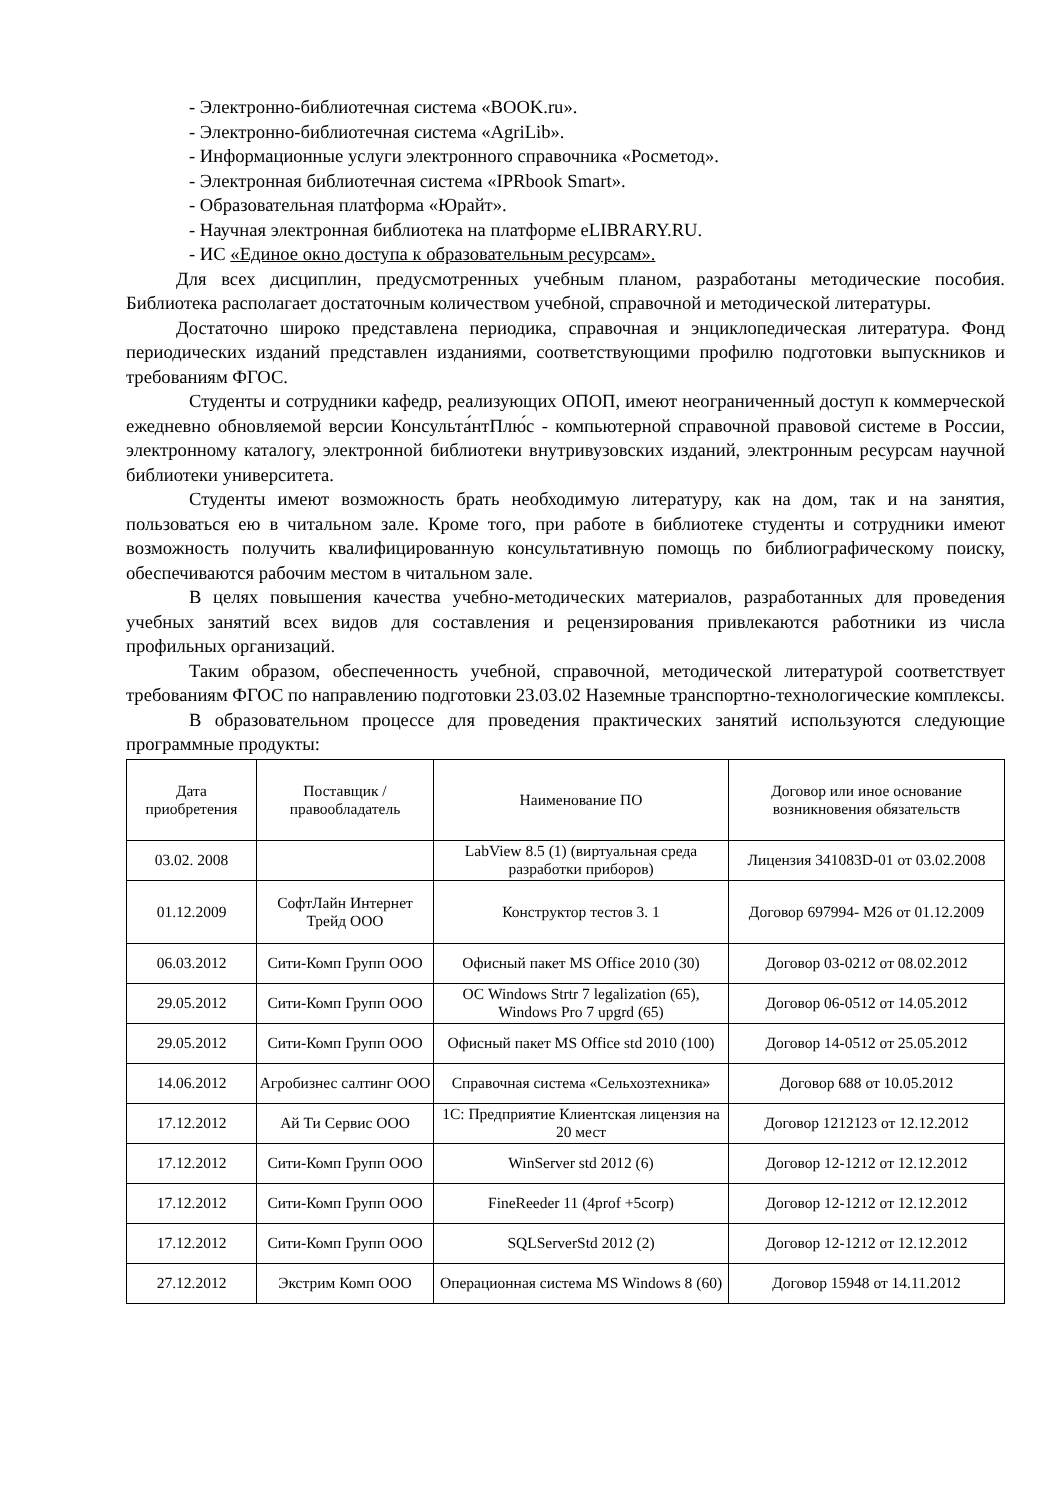- Электронно-библиотечная система «BOOK.ru».
- Электронно-библиотечная система «AgriLib».
- Информационные услуги электронного справочника «Росметод».
- Электронная библиотечная система «IPRbook Smart».
- Образовательная платформа «Юрайт».
- Научная электронная библиотека на платформе eLIBRARY.RU.
- ИС «Единое окно доступа к образовательным ресурсам».
Для всех дисциплин, предусмотренных учебным планом, разработаны методические пособия. Библиотека располагает достаточным количеством учебной, справочной и методической литературы.
Достаточно широко представлена периодика, справочная и энциклопедическая литература. Фонд периодических изданий представлен изданиями, соответствующими профилю подготовки выпускников и требованиям ФГОС.
Студенты и сотрудники кафедр, реализующих ОПОП, имеют неограниченный доступ к коммерческой ежедневно обновляемой версии Консульта́нтПлю́с - компьютерной справочной правовой системе в России, электронному каталогу, электронной библиотеки внутривузовских изданий, электронным ресурсам научной библиотеки университета.
Студенты имеют возможность брать необходимую литературу, как на дом, так и на занятия, пользоваться ею в читальном зале. Кроме того, при работе в библиотеке студенты и сотрудники имеют возможность получить квалифицированную консультативную помощь по библиографическому поиску, обеспечиваются рабочим местом в читальном зале.
В целях повышения качества учебно-методических материалов, разработанных для проведения учебных занятий всех видов для составления и рецензирования привлекаются работники из числа профильных организаций.
Таким образом, обеспеченность учебной, справочной, методической литературой соответствует требованиям ФГОС по направлению подготовки 23.03.02 Наземные транспортно-технологические комплексы.
В образовательном процессе для проведения практических занятий используются следующие программные продукты:
| Дата приобретения | Поставщик / правообладатель | Наименование ПО | Договор или иное основание возникновения обязательств |
| --- | --- | --- | --- |
| 03.02. 2008 | | LabView 8.5 (1) (виртуальная среда разработки приборов) | Лицензия 341083D-01 от 03.02.2008 |
| 01.12.2009 | СофтЛайн Интернет Трейд ООО | Конструктор тестов 3. 1 | Договор 697994- М26 от 01.12.2009 |
| 06.03.2012 | Сити-Комп Групп ООО | Офисный пакет MS Office 2010 (30) | Договор 03-0212 от 08.02.2012 |
| 29.05.2012 | Сити-Комп Групп ООО | ОС Windows Strtr 7 legalization (65), Windows Pro 7 upgrd (65) | Договор 06-0512 от 14.05.2012 |
| 29.05.2012 | Сити-Комп Групп ООО | Офисный пакет MS Office std 2010 (100) | Договор 14-0512 от 25.05.2012 |
| 14.06.2012 | Агробизнес салтинг ООО | Справочная система «Сельхозтехника» | Договор 688 от 10.05.2012 |
| 17.12.2012 | Ай Ти Сервис ООО | 1С: Предприятие Клиентская лицензия на 20 мест | Договор 1212123 от 12.12.2012 |
| 17.12.2012 | Сити-Комп Групп ООО | WinServer std 2012 (6) | Договор 12-1212 от 12.12.2012 |
| 17.12.2012 | Сити-Комп Групп ООО | FineReeder 11 (4prof +5corp) | Договор 12-1212 от 12.12.2012 |
| 17.12.2012 | Сити-Комп Групп ООО | SQLServerStd 2012 (2) | Договор 12-1212 от 12.12.2012 |
| 27.12.2012 | Экстрим Комп ООО | Операционная система MS Windows 8 (60) | Договор 15948 от 14.11.2012 |